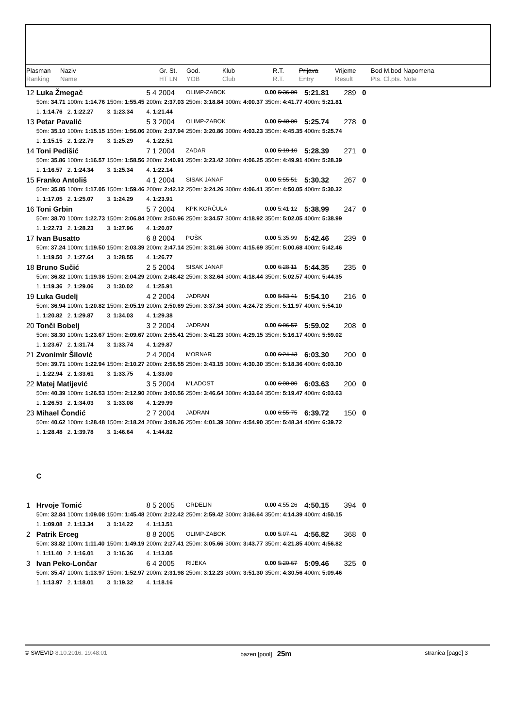| Plasman | Naziv | Gr. St. | God. | Klub | R.T. | Prijava | Vrijeme | Bod M.bod | Napomena |
| Ranking | Name | HT LN | YOB | Club | R.T. | Entry | Result | Pts. Cl.pts. | Note |
| 12 | Luka Žmegač | | | 5 4 2004 | OLIMP-ZABOK | | 0.00 5:36.00 | 5:21.81 | 289 0 |
| | 50m: 34.71 | 100m: 1:14.76 | 150m: 1:55.45 | 200m: 2:37.03 | 250m: 3:18.84 | 300m: 4:00.37 | 350m: 4:41.77 | 400m: 5:21.81 | |
| | 1. 1:14.76 | 2. 1:22.27 | 3. 1:23.34 | 4. 1:21.44 | | | | | |
| 13 | Petar Pavalić | | | 5 3 2004 | OLIMP-ZABOK | | 0.00 5:40.00 | 5:25.74 | 278 0 |
| | 50m: 35.10 | 100m: 1:15.15 | 150m: 1:56.06 | 200m: 2:37.94 | 250m: 3:20.86 | 300m: 4:03.23 | 350m: 4:45.35 | 400m: 5:25.74 | |
| | 1. 1:15.15 | 2. 1:22.79 | 3. 1:25.29 | 4. 1:22.51 | | | | | |
| 14 | Toni Pedišić | | | 7 1 2004 | ZADAR | | 0.00 5:19.10 | 5:28.39 | 271 0 |
| | 50m: 35.86 | 100m: 1:16.57 | 150m: 1:58.56 | 200m: 2:40.91 | 250m: 3:23.42 | 300m: 4:06.25 | 350m: 4:49.91 | 400m: 5:28.39 | |
| | 1. 1:16.57 | 2. 1:24.34 | 3. 1:25.34 | 4. 1:22.14 | | | | | |
| 15 | Franko Antoliš | | | 4 1 2004 | SISAK JANAF | | 0.00 5:55.51 | 5:30.32 | 267 0 |
| | 50m: 35.85 | 100m: 1:17.05 | 150m: 1:59.46 | 200m: 2:42.12 | 250m: 3:24.26 | 300m: 4:06.41 | 350m: 4:50.05 | 400m: 5:30.32 | |
| | 1. 1:17.05 | 2. 1:25.07 | 3. 1:24.29 | 4. 1:23.91 | | | | | |
| 16 | Toni Grbin | | | 5 7 2004 | KPK KORČULA | | 0.00 5:41.12 | 5:38.99 | 247 0 |
| | 50m: 38.70 | 100m: 1:22.73 | 150m: 2:06.84 | 200m: 2:50.96 | 250m: 3:34.57 | 300m: 4:18.92 | 350m: 5:02.05 | 400m: 5:38.99 | |
| | 1. 1:22.73 | 2. 1:28.23 | 3. 1:27.96 | 4. 1:20.07 | | | | | |
| 17 | Ivan Busatto | | | 6 8 2004 | POŠK | | 0.00 5:35.99 | 5:42.46 | 239 0 |
| | 50m: 37.24 | 100m: 1:19.50 | 150m: 2:03.39 | 200m: 2:47.14 | 250m: 3:31.66 | 300m: 4:15.69 | 350m: 5:00.68 | 400m: 5:42.46 | |
| | 1. 1:19.50 | 2. 1:27.64 | 3. 1:28.55 | 4. 1:26.77 | | | | | |
| 18 | Bruno Sučić | | | 2 5 2004 | SISAK JANAF | | 0.00 6:28.11 | 5:44.35 | 235 0 |
| | 50m: 36.82 | 100m: 1:19.36 | 150m: 2:04.29 | 200m: 2:48.42 | 250m: 3:32.64 | 300m: 4:18.44 | 350m: 5:02.57 | 400m: 5:44.35 | |
| | 1. 1:19.36 | 2. 1:29.06 | 3. 1:30.02 | 4. 1:25.91 | | | | | |
| 19 | Luka Gudelj | | | 4 2 2004 | JADRAN | | 0.00 5:53.41 | 5:54.10 | 216 0 |
| | 50m: 36.94 | 100m: 1:20.82 | 150m: 2:05.19 | 200m: 2:50.69 | 250m: 3:37.34 | 300m: 4:24.72 | 350m: 5:11.97 | 400m: 5:54.10 | |
| | 1. 1:20.82 | 2. 1:29.87 | 3. 1:34.03 | 4. 1:29.38 | | | | | |
| 20 | Tonči Bobelj | | | 3 2 2004 | JADRAN | | 0.00 6:06.57 | 5:59.02 | 208 0 |
| | 50m: 38.30 | 100m: 1:23.67 | 150m: 2:09.67 | 200m: 2:55.41 | 250m: 3:41.23 | 300m: 4:29.15 | 350m: 5:16.17 | 400m: 5:59.02 | |
| | 1. 1:23.67 | 2. 1:31.74 | 3. 1:33.74 | 4. 1:29.87 | | | | | |
| 21 | Zvonimir Šilović | | | 2 4 2004 | MORNAR | | 0.00 6:24.43 | 6:03.30 | 200 0 |
| | 50m: 39.71 | 100m: 1:22.94 | 150m: 2:10.27 | 200m: 2:56.55 | 250m: 3:43.15 | 300m: 4:30.30 | 350m: 5:18.36 | 400m: 6:03.30 | |
| | 1. 1:22.94 | 2. 1:33.61 | 3. 1:33.75 | 4. 1:33.00 | | | | | |
| 22 | Matej Matijević | | | 3 5 2004 | MLADOST | | 0.00 6:00.00 | 6:03.63 | 200 0 |
| | 50m: 40.39 | 100m: 1:26.53 | 150m: 2:12.90 | 200m: 3:00.56 | 250m: 3:46.64 | 300m: 4:33.64 | 350m: 5:19.47 | 400m: 6:03.63 | |
| | 1. 1:26.53 | 2. 1:34.03 | 3. 1:33.08 | 4. 1:29.99 | | | | | |
| 23 | Mihael Čondić | | | 2 7 2004 | JADRAN | | 0.00 6:55.75 | 6:39.72 | 150 0 |
| | 50m: 40.62 | 100m: 1:28.48 | 150m: 2:18.24 | 200m: 3:08.26 | 250m: 4:01.39 | 300m: 4:54.90 | 350m: 5:48.34 | 400m: 6:39.72 | |
| | 1. 1:28.48 | 2. 1:39.78 | 3. 1:46.64 | 4. 1:44.82 | | | | | |
| | C | | | | | | | | |
| 1 | Hrvoje Tomić | | | 8 5 2005 | GRDELIN | | 0.00 4:55.26 | 4:50.15 | 394 0 |
| | 50m: 32.84 | 100m: 1:09.08 | 150m: 1:45.48 | 200m: 2:22.42 | 250m: 2:59.42 | 300m: 3:36.64 | 350m: 4:14.39 | 400m: 4:50.15 | |
| | 1. 1:09.08 | 2. 1:13.34 | 3. 1:14.22 | 4. 1:13.51 | | | | | |
| 2 | Patrik Erceg | | | 8 8 2005 | OLIMP-ZABOK | | 0.00 5:07.41 | 4:56.82 | 368 0 |
| | 50m: 33.82 | 100m: 1:11.40 | 150m: 1:49.19 | 200m: 2:27.41 | 250m: 3:05.66 | 300m: 3:43.77 | 350m: 4:21.85 | 400m: 4:56.82 | |
| | 1. 1:11.40 | 2. 1:16.01 | 3. 1:16.36 | 4. 1:13.05 | | | | | |
| 3 | Ivan Peko-Lončar | | | 6 4 2005 | RIJEKA | | 0.00 5:20.67 | 5:09.46 | 325 0 |
| | 50m: 35.47 | 100m: 1:13.97 | 150m: 1:52.97 | 200m: 2:31.98 | 250m: 3:12.23 | 300m: 3:51.30 | 350m: 4:30.56 | 400m: 5:09.46 | |
| | 1. 1:13.97 | 2. 1:18.01 | 3. 1:19.32 | 4. 1:18.16 | | | | | |
© SWEVID 8.10.2016. 19:48:01 bazen [pool] 25m stranica [page] 3